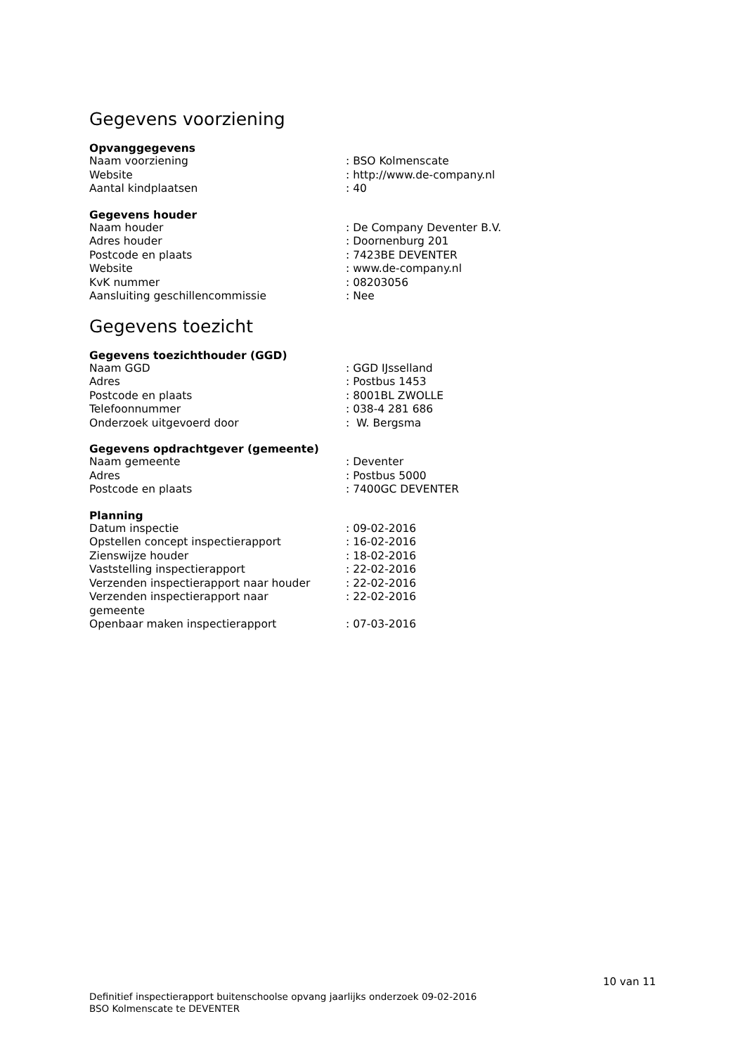Gegevens voorziening
Opvanggegevens
| Naam voorziening | : BSO Kolmenscate |
| Website | : http://www.de-company.nl |
| Aantal kindplaatsen | : 40 |
Gegevens houder
| Naam houder | : De Company Deventer B.V. |
| Adres houder | : Doornenburg 201 |
| Postcode en plaats | : 7423BE DEVENTER |
| Website | : www.de-company.nl |
| KvK nummer | : 08203056 |
| Aansluiting geschillencommissie | : Nee |
Gegevens toezicht
Gegevens toezichthouder (GGD)
| Naam GGD | : GGD IJsselland |
| Adres | : Postbus 1453 |
| Postcode en plaats | : 8001BL ZWOLLE |
| Telefoonnummer | : 038-4 281 686 |
| Onderzoek uitgevoerd door | : W. Bergsma |
Gegevens opdrachtgever (gemeente)
| Naam gemeente | : Deventer |
| Adres | : Postbus 5000 |
| Postcode en plaats | : 7400GC DEVENTER |
Planning
| Datum inspectie | : 09-02-2016 |
| Opstellen concept inspectierapport | : 16-02-2016 |
| Zienswijze houder | : 18-02-2016 |
| Vaststelling inspectierapport | : 22-02-2016 |
| Verzenden inspectierapport naar houder | : 22-02-2016 |
| Verzenden inspectierapport naar gemeente | : 22-02-2016 |
| Openbaar maken inspectierapport | : 07-03-2016 |
10 van 11
Definitief inspectierapport buitenschoolse opvang jaarlijks onderzoek 09-02-2016
BSO Kolmenscate te DEVENTER